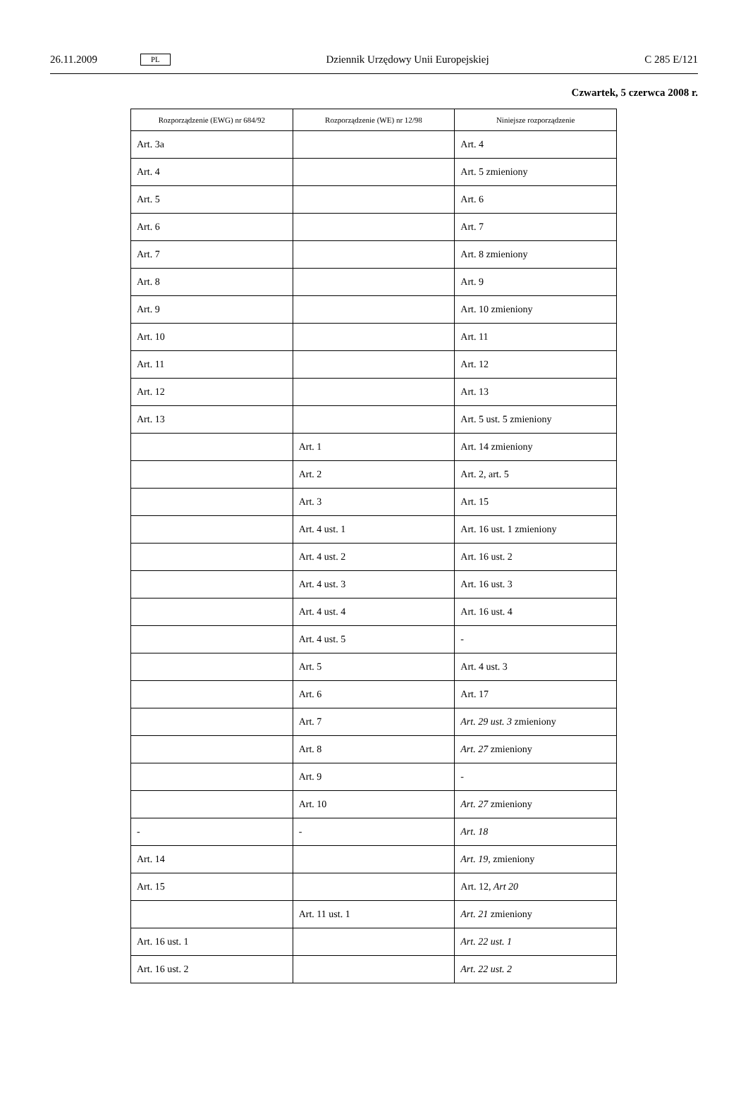26.11.2009 PL Dziennik Urzędowy Unii Europejskiej C 285 E/121
Czwartek, 5 czerwca 2008 r.
| Rozporządzenie (EWG) nr 684/92 | Rozporządzenie (WE) nr 12/98 | Niniejsze rozporządzenie |
| --- | --- | --- |
| Art. 3a | | Art. 4 |
| Art. 4 | | Art. 5 zmieniony |
| Art. 5 | | Art. 6 |
| Art. 6 | | Art. 7 |
| Art. 7 | | Art. 8 zmieniony |
| Art. 8 | | Art. 9 |
| Art. 9 | | Art. 10 zmieniony |
| Art. 10 | | Art. 11 |
| Art. 11 | | Art. 12 |
| Art. 12 | | Art. 13 |
| Art. 13 | | Art. 5 ust. 5 zmieniony |
| | Art. 1 | Art. 14 zmieniony |
| | Art. 2 | Art. 2, art. 5 |
| | Art. 3 | Art. 15 |
| | Art. 4 ust. 1 | Art. 16 ust. 1 zmieniony |
| | Art. 4 ust. 2 | Art. 16 ust. 2 |
| | Art. 4 ust. 3 | Art. 16 ust. 3 |
| | Art. 4 ust. 4 | Art. 16 ust. 4 |
| | Art. 4 ust. 5 | - |
| | Art. 5 | Art. 4 ust. 3 |
| | Art. 6 | Art. 17 |
| | Art. 7 | Art. 29 ust. 3 zmieniony |
| | Art. 8 | Art. 27 zmieniony |
| | Art. 9 | - |
| | Art. 10 | Art. 27 zmieniony |
| - | - | Art. 18 |
| Art. 14 | | Art. 19, zmieniony |
| Art. 15 | | Art. 12 , Art 20 |
| | Art. 11 ust. 1 | Art. 21 zmieniony |
| Art. 16 ust. 1 | | Art. 22 ust. 1 |
| Art. 16 ust. 2 | | Art. 22 ust. 2 |